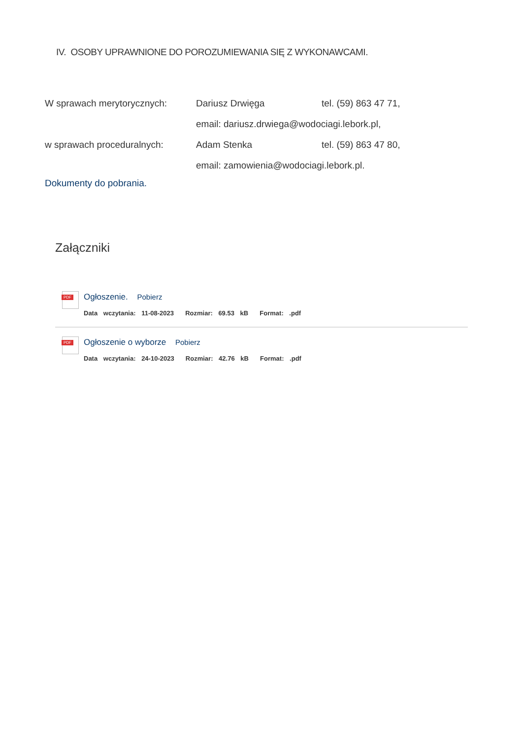IV. OSOBY UPRAWNIONE DO POROZUMIEWANIA SIĘ Z WYKONAWCAMI.
W sprawach merytorycznych: Dariusz Drwięga tel. (59) 863 47 71,
email: dariusz.drwiega@wodociagi.lebork.pl,
w sprawach proceduralnych: Adam Stenka tel. (59) 863 47 80,
email: zamowienia@wodociagi.lebork.pl.
Dokumenty do pobrania.
Załączniki
PDF
Ogłoszenie. Pobierz
Data wczytania: 11-08-2023 Rozmiar: 69.53 kB Format: .pdf
PDF
Ogłoszenie o wyborze Pobierz
Data wczytania: 24-10-2023 Rozmiar: 42.76 kB Format: .pdf